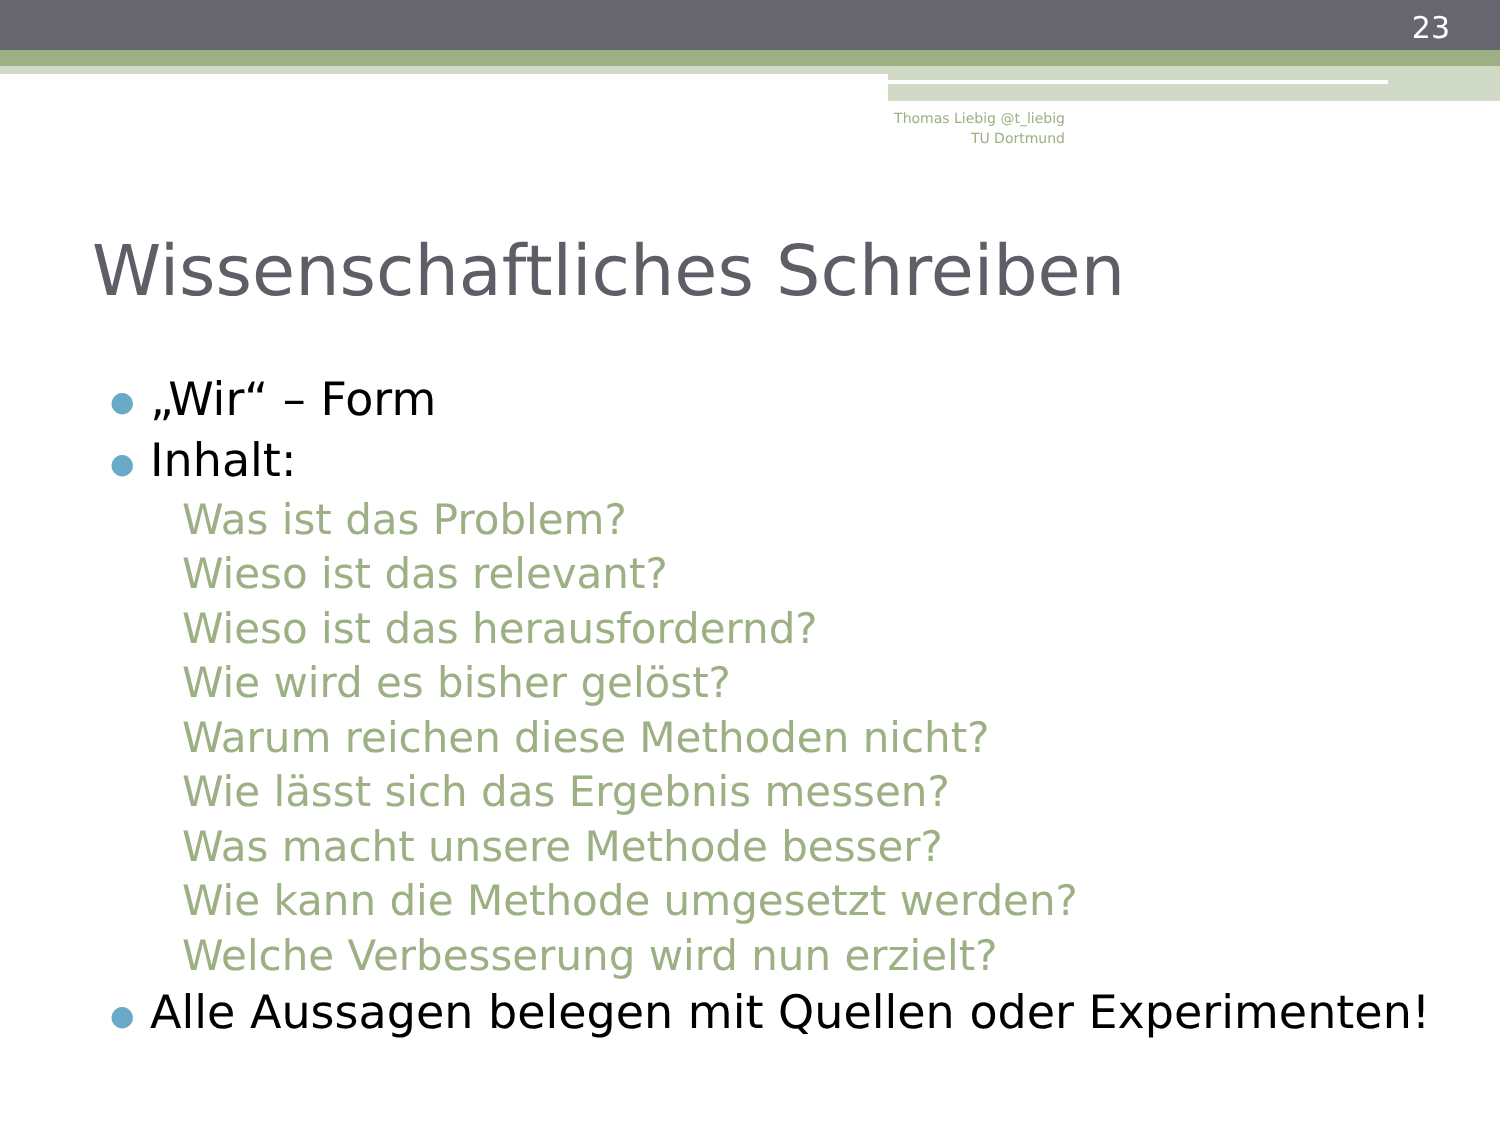23
Thomas Liebig @t_liebig
TU Dortmund
Wissenschaftliches Schreiben
● „Wir“ – Form
● Inhalt:
Was ist das Problem?
Wieso ist das relevant?
Wieso ist das herausfordernd?
Wie wird es bisher gelöst?
Warum reichen diese Methoden nicht?
Wie lässt sich das Ergebnis messen?
Was macht unsere Methode besser?
Wie kann die Methode umgesetzt werden?
Welche Verbesserung wird nun erzielt?
● Alle Aussagen belegen mit Quellen oder Experimenten!